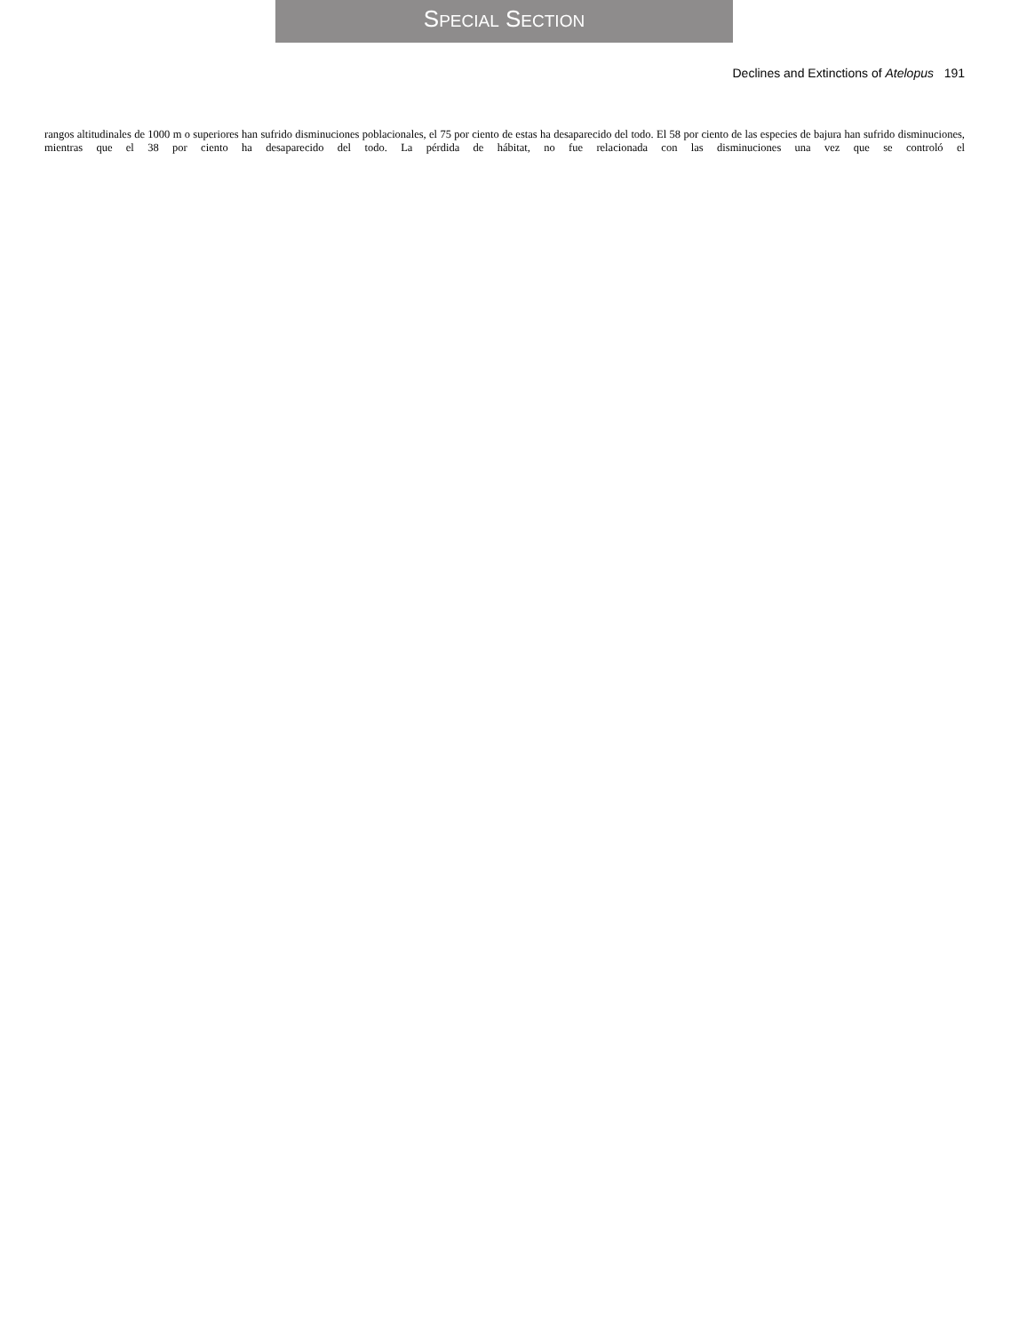SPECIAL SECTION
Declines and Extinctions of Atelopus 191
rangos altitudinales de 1000 m o superiores han sufrido disminuciones poblacionales, el 75 por ciento de estas ha desaparecido del todo. El 58 por ciento de las especies de bajura han sufrido disminuciones, mientras que el 38 por ciento ha desaparecido del todo. La pérdida de hábitat, no fue relacionada con las disminuciones una vez que se controló el